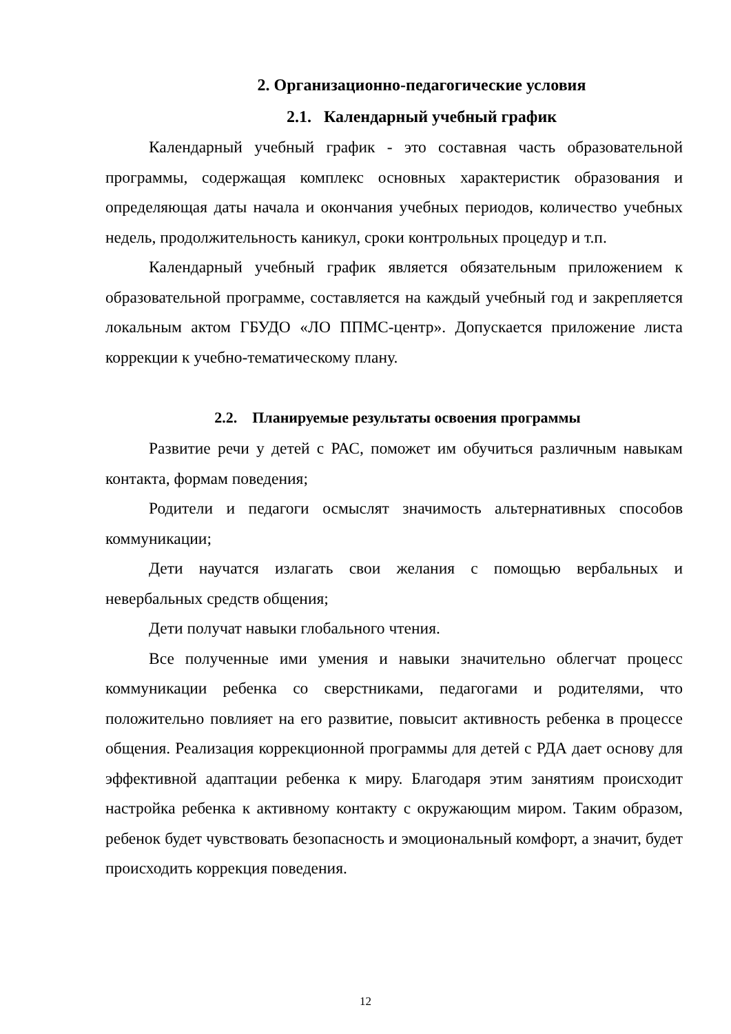2. Организационно-педагогические условия
2.1. Календарный учебный график
Календарный учебный график - это составная часть образовательной программы, содержащая комплекс основных характеристик образования и определяющая даты начала и окончания учебных периодов, количество учебных недель, продолжительность каникул, сроки контрольных процедур и т.п.
Календарный учебный график является обязательным приложением к образовательной программе, составляется на каждый учебный год и закрепляется локальным актом ГБУДО «ЛО ППМС-центр». Допускается приложение листа коррекции к учебно-тематическому плану.
2.2. Планируемые результаты освоения программы
Развитие речи у детей с РАС, поможет им обучиться различным навыкам контакта, формам поведения;
Родители и педагоги осмыслят значимость альтернативных способов коммуникации;
Дети научатся излагать свои желания с помощью вербальных и невербальных средств общения;
Дети получат навыки глобального чтения.
Все полученные ими умения и навыки значительно облегчат процесс коммуникации ребенка со сверстниками, педагогами и родителями, что положительно повлияет на его развитие, повысит активность ребенка в процессе общения. Реализация коррекционной программы для детей с РДА дает основу для эффективной адаптации ребенка к миру. Благодаря этим занятиям происходит настройка ребенка к активному контакту с окружающим миром. Таким образом, ребенок будет чувствовать безопасность и эмоциональный комфорт, а значит, будет происходить коррекция поведения.
12